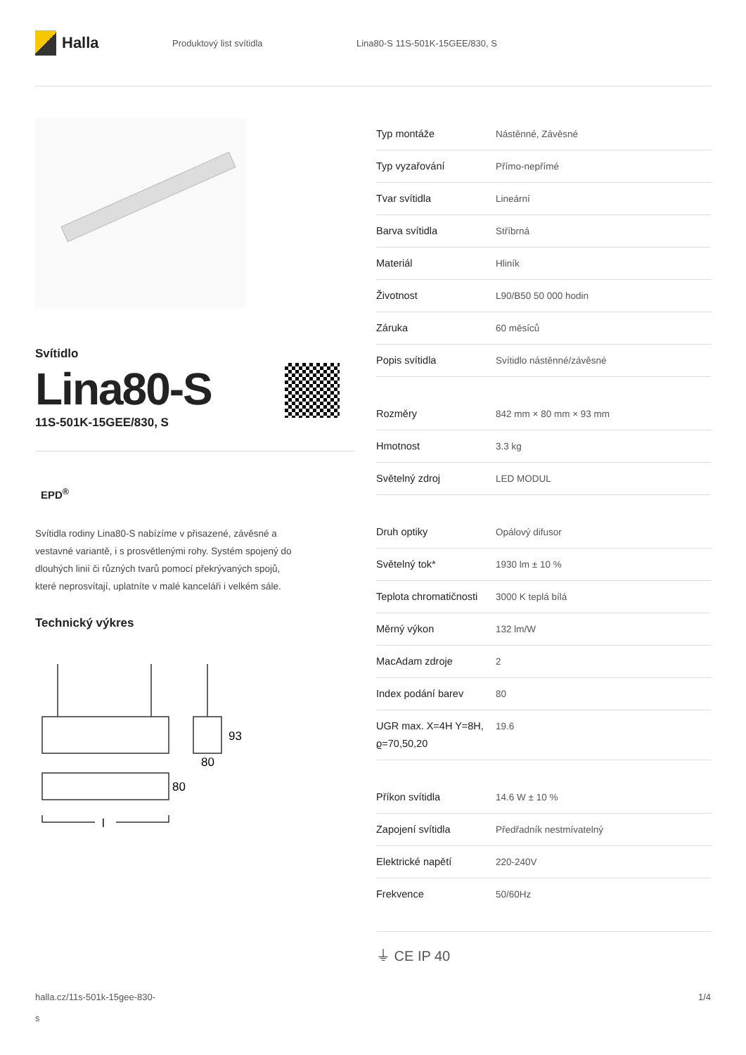Halla
Produktový list svítidla Lina80-S 11S-501K-15GEE/830, S
Svítidlo
Lina80-S
11S-501K-15GEE/830, S
EPD<sup>®</sup>
Svítidla rodiny Lina80-S nabízíme v přisazené, závěsné a vestavné variantě, i s prosvětlenými rohy. Systém spojený do dlouhých linií či různých tvarů pomocí překrývaných spojů, které neprosvítají, uplatníte v malé kanceláři i velkém sále.
Technický výkres
93
80
80
l
| Typ montáže | Nástěnné, Závěsné |
| Typ vyzařování | Přímo-nepřímé |
| Tvar svítidla | Lineární |
| Barva svítidla | Stříbrná |
| Materiál | Hliník |
| Životnost | L90/B50 50 000 hodin |
| Záruka | 60 měsíců |
| Popis svítidla | Svítidlo nástěnné/závěsné |
| Rozměry | 842 mm × 80 mm × 93 mm |
| Hmotnost | 3.3 kg |
| Světelný zdroj | LED MODUL |
| Druh optiky | Opálový difusor |
| Světelný tok* | 1930 lm ± 10 % |
| Teplota chromatičnosti | 3000 K teplá bílá |
| Měrný výkon | 132 lm/W |
| MacAdam zdroje | 2 |
| Index podání barev | 80 |
| UGR max. X=4H Y=8H, ϱ=70,50,20 | 19.6 |
| Příkon svítidla | 14.6 W ± 10 % |
| Zapojení svítidla | Předřadník nestmívatelný |
| Elektrické napětí | 220-240V |
| Frekvence | 50/60Hz |
⏚ CE IP 40
halla.cz/11s-501k-15gee-830-
s
1/4